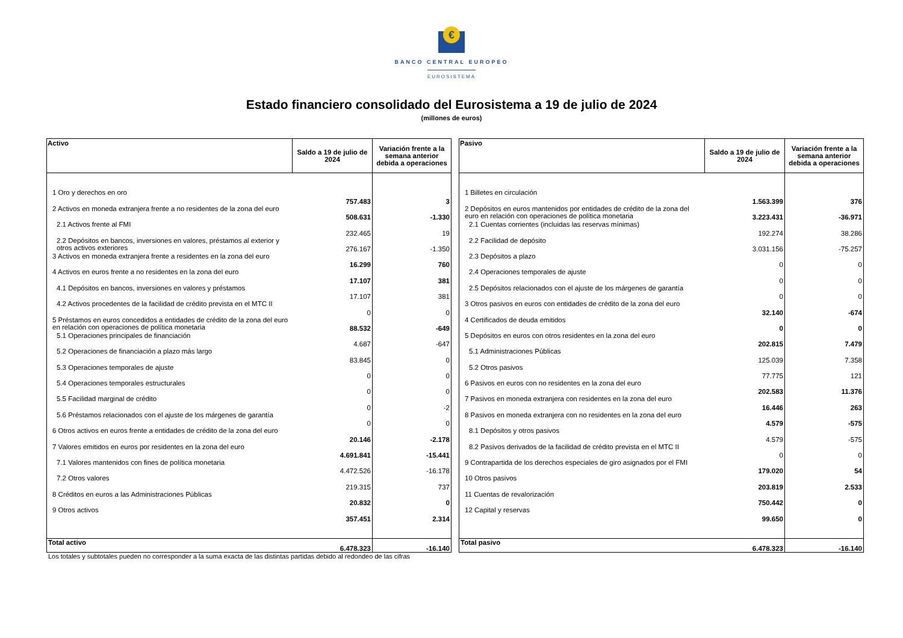€
BANCO CENTRAL EUROPEO
EUROSISTEMA
Estado financiero consolidado del Eurosistema a 19 de julio de 2024
(millones de euros)
| Activo | Saldo a 19 de julio de 2024 | Variación frente a la semana anterior debida a operaciones |
| --- | --- | --- |
| 1 Oro y derechos en oro | 757.483 | 3 |
| 2 Activos en moneda extranjera frente a no residentes de la zona del euro | 508.631 | -1.330 |
| 2.1 Activos frente al FMI | 232.465 | 19 |
| 2.2 Depósitos en bancos, inversiones en valores, préstamos al exterior y otros activos exteriores | 276.167 | -1.350 |
| 3 Activos en moneda extranjera frente a residentes en la zona del euro | 16.299 | 760 |
| 4 Activos en euros frente a no residentes en la zona del euro | 17.107 | 381 |
| 4.1 Depósitos en bancos, inversiones en valores y préstamos | 17.107 | 381 |
| 4.2 Activos procedentes de la facilidad de crédito prevista en el MTC II | 0 | 0 |
| 5 Préstamos en euros concedidos a entidades de crédito de la zona del euro en relación con operaciones de política monetaria | 88.532 | -649 |
| 5.1 Operaciones principales de financiación | 4.687 | -647 |
| 5.2 Operaciones de financiación a plazo más largo | 83.845 | 0 |
| 5.3 Operaciones temporales de ajuste | 0 | 0 |
| 5.4 Operaciones temporales estructurales | 0 | 0 |
| 5.5 Facilidad marginal de crédito | 0 | -2 |
| 5.6 Préstamos relacionados con el ajuste de los márgenes de garantía | 0 | 0 |
| 6 Otros activos en euros frente a entidades de crédito de la zona del euro | 20.146 | -2.178 |
| 7 Valores emitidos en euros por residentes en la zona del euro | 4.691.841 | -15.441 |
| 7.1 Valores mantenidos con fines de política monetaria | 4.472.526 | -16.178 |
| 7.2 Otros valores | 219.315 | 737 |
| 8 Créditos en euros a las Administraciones Públicas | 20.832 | 0 |
| 9 Otros activos | 357.451 | 2.314 |
| Total activo | 6.478.323 | -16.140 |
| Pasivo | Saldo a 19 de julio de 2024 | Variación frente a la semana anterior debida a operaciones |
| --- | --- | --- |
| 1 Billetes en circulación | 1.563.399 | 376 |
| 2 Depósitos en euros mantenidos por entidades de crédito de la zona del euro en relación con operaciones de política monetaria | 3.223.431 | -36.971 |
| 2.1 Cuentas corrientes (incluidas las reservas mínimas) | 192.274 | 38.286 |
| 2.2 Facilidad de depósito | 3.031.156 | -75.257 |
| 2.3 Depósitos a plazo | 0 | 0 |
| 2.4 Operaciones temporales de ajuste | 0 | 0 |
| 2.5 Depósitos relacionados con el ajuste de los márgenes de garantía | 0 | 0 |
| 3 Otros pasivos en euros con entidades de crédito de la zona del euro | 32.140 | -674 |
| 4 Certificados de deuda emitidos | 0 | 0 |
| 5 Depósitos en euros con otros residentes en la zona del euro | 202.815 | 7.479 |
| 5.1 Administraciones Públicas | 125.039 | 7.358 |
| 5.2 Otros pasivos | 77.775 | 121 |
| 6 Pasivos en euros con no residentes en la zona del euro | 202.583 | 11.376 |
| 7 Pasivos en moneda extranjera con residentes en la zona del euro | 16.446 | 263 |
| 8 Pasivos en moneda extranjera con no residentes en la zona del euro | 4.579 | -575 |
| 8.1 Depósitos y otros pasivos | 4.579 | -575 |
| 8.2 Pasivos derivados de la facilidad de crédito prevista en el MTC II | 0 | 0 |
| 9 Contrapartida de los derechos especiales de giro asignados por el FMI | 179.020 | 54 |
| 10 Otros pasivos | 203.819 | 2.533 |
| 11 Cuentas de revalorización | 750.442 | 0 |
| 12 Capital y reservas | 99.650 | 0 |
| Total pasivo | 6.478.323 | -16.140 |
Los totales y subtotales pueden no corresponder a la suma exacta de las distintas partidas debido al redondeo de las cifras